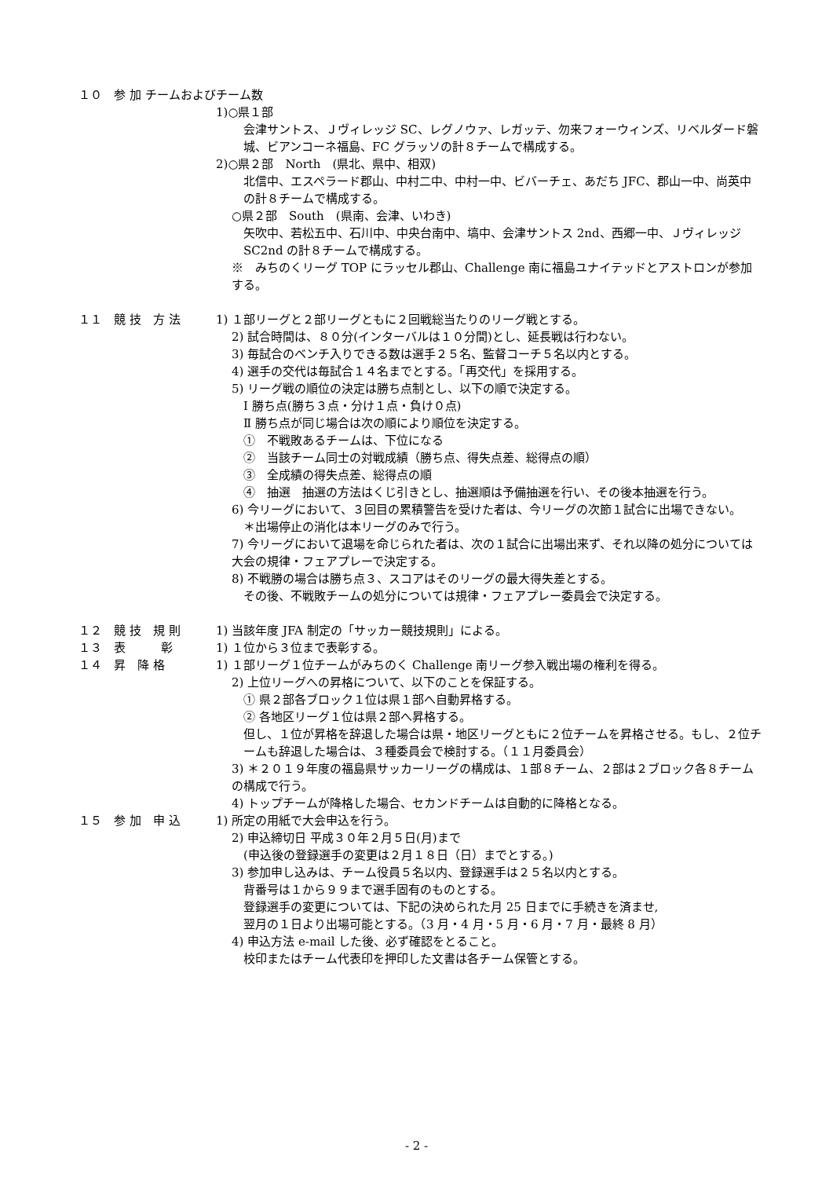１０　参 加 チームおよびチーム数
1)○県１部
会津サントス、Ｊヴィレッジ SC、レグノウァ、レガッテ、勿来フォーウィンズ、リベルダード磐城、ビアンコーネ福島、FC グラッソの計８チームで構成する。
2)○県２部　North　(県北、県中、相双)
北信中、エスペラード郡山、中村二中、中村一中、ビバーチェ、あだち JFC、郡山一中、尚英中の計８チームで構成する。
○県２部　South　(県南、会津、いわき)
矢吹中、若松五中、石川中、中央台南中、塙中、会津サントス 2nd、西郷一中、Ｊヴィレッジ SC2nd の計８チームで構成する。
※　みちのくリーグ TOP にラッセル郡山、Challenge 南に福島ユナイテッドとアストロンが参加する。
１１　競 技　方 法 1) １部リーグと２部リーグともに２回戦総当たりのリーグ戦とする。
2) 試合時間は、８０分(インターバルは１０分間)とし、延長戦は行わない。
3) 毎試合のベンチ入りできる数は選手２５名、監督コーチ５名以内とする。
4) 選手の交代は毎試合１４名までとする。「再交代」を採用する。
5) リーグ戦の順位の決定は勝ち点制とし、以下の順で決定する。
Ⅰ 勝ち点(勝ち３点・分け１点・負け０点)
Ⅱ 勝ち点が同じ場合は次の順により順位を決定する。
①　不戦敗あるチームは、下位になる
②　当該チーム同士の対戦成績（勝ち点、得失点差、総得点の順）
③　全成績の得失点差、総得点の順
④　抽選　抽選の方法はくじ引きとし、抽選順は予備抽選を行い、その後本抽選を行う。
6) 今リーグにおいて、３回目の累積警告を受けた者は、今リーグの次節１試合に出場できない。
＊出場停止の消化は本リーグのみで行う。
7) 今リーグにおいて退場を命じられた者は、次の１試合に出場出来ず、それ以降の処分については大会の規律・フェアプレーで決定する。
8) 不戦勝の場合は勝ち点３、スコアはそのリーグの最大得失差とする。
その後、不戦敗チームの処分については規律・フェアプレー委員会で決定する。
１２　競 技　規 則 1) 当該年度 JFA 制定の「サッカー競技規則」による。
１３　表　　　彰 1) １位から３位まで表彰する。
１４　昇　降 格 1) １部リーグ１位チームがみちのく Challenge 南リーグ参入戦出場の権利を得る。
2) 上位リーグへの昇格について、以下のことを保証する。
① 県２部各ブロック１位は県１部へ自動昇格する。
② 各地区リーグ１位は県２部へ昇格する。
但し、１位が昇格を辞退した場合は県・地区リーグともに２位チームを昇格させる。もし、２位チームも辞退した場合は、３種委員会で検討する。（１１月委員会）
3) ＊２０１９年度の福島県サッカーリーグの構成は、１部８チーム、２部は２ブロック各８チームの構成で行う。
4) トップチームが降格した場合、セカンドチームは自動的に降格となる。
１５　参 加　申 込 1) 所定の用紙で大会申込を行う。
2) 申込締切日 平成３０年２月５日(月)まで
(申込後の登録選手の変更は２月１８日（日）までとする。)
3) 参加申し込みは、チーム役員５名以内、登録選手は２５名以内とする。
背番号は１から９９まで選手固有のものとする。
登録選手の変更については、下記の決められた月 25 日までに手続きを済ませ,
翌月の１日より出場可能とする。（3 月・4 月・5 月・6 月・7 月・最終 8 月）
4) 申込方法 e-mail した後、必ず確認をとること。
校印またはチーム代表印を押印した文書は各チーム保管とする。
- 2 -